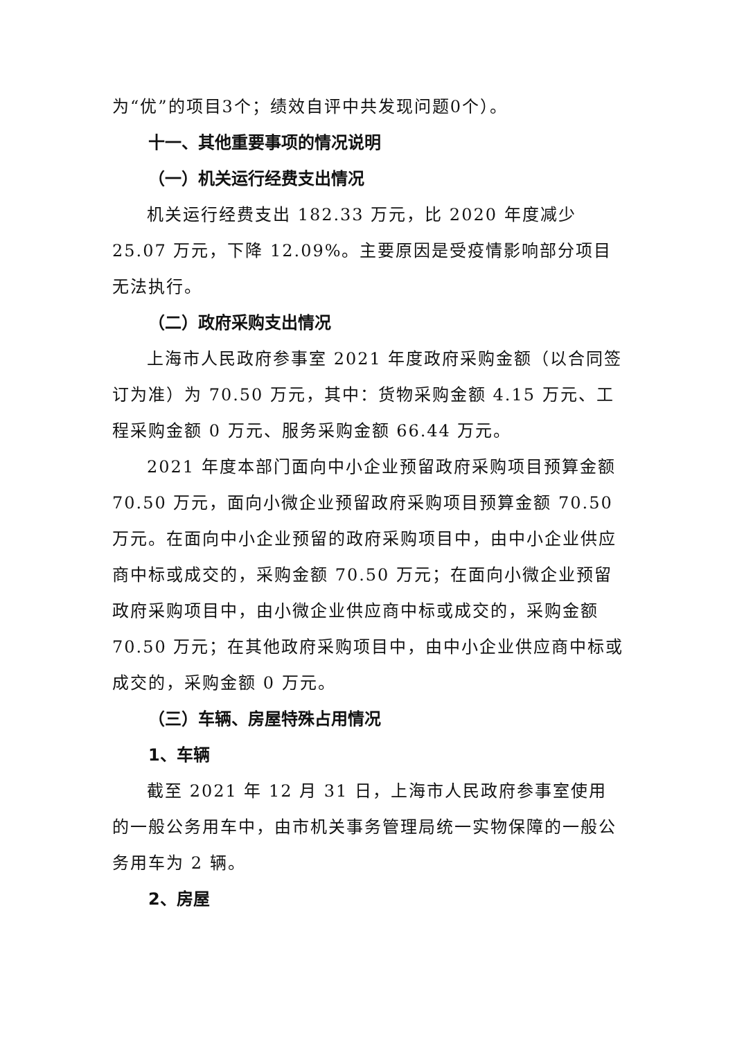为“优”的项目3个；绩效自评中共发现问题0个）。
十一、其他重要事项的情况说明
（一）机关运行经费支出情况
机关运行经费支出 182.33 万元，比 2020 年度减少 25.07 万元，下降 12.09%。主要原因是受疫情影响部分项目无法执行。
（二）政府采购支出情况
上海市人民政府参事室 2021 年度政府采购金额（以合同签订为准）为 70.50 万元，其中：货物采购金额 4.15 万元、工程采购金额 0 万元、服务采购金额 66.44 万元。
2021 年度本部门面向中小企业预留政府采购项目预算金额 70.50 万元，面向小微企业预留政府采购项目预算金额 70.50 万元。在面向中小企业预留的政府采购项目中，由中小企业供应商中标或成交的，采购金额 70.50 万元；在面向小微企业预留政府采购项目中，由小微企业供应商中标或成交的，采购金额 70.50 万元；在其他政府采购项目中，由中小企业供应商中标或成交的，采购金额 0 万元。
（三）车辆、房屋特殊占用情况
1、车辆
截至 2021 年 12 月 31 日，上海市人民政府参事室使用的一般公务用车中，由市机关事务管理局统一实物保障的一般公务用车为 2 辆。
2、房屋